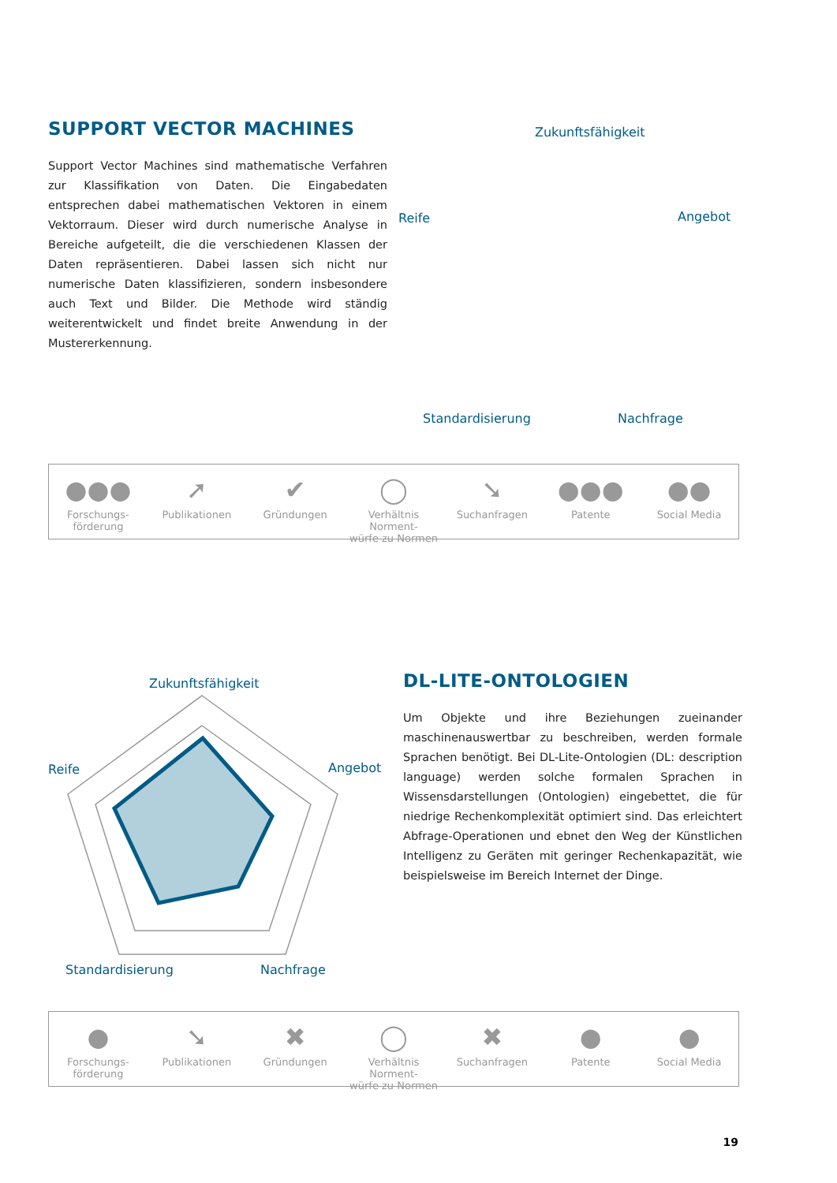SUPPORT VECTOR MACHINES
Support Vector Machines sind mathematische Verfahren zur Klassifikation von Daten. Die Eingabedaten entsprechen dabei mathematischen Vektoren in einem Vektorraum. Dieser wird durch numerische Analyse in Bereiche aufgeteilt, die die verschiedenen Klassen der Daten repräsentieren. Dabei lassen sich nicht nur numerische Daten klassifizieren, sondern insbesondere auch Text und Bilder. Die Methode wird ständig weiterentwickelt und findet breite Anwendung in der Mustererkennung.
Zukunftsfähigkeit
Reife
Angebot
Standardisierung
Nachfrage
●●●
Forschungs-
förderung
➚
Publikationen
✔
Gründungen
◯
Verhältnis Norment-
würfe zu Normen
➘
Suchanfragen
●●●
Patente
●●
Social Media
Zukunftsfähigkeit
Reife
Angebot
Standardisierung
Nachfrage
DL-LITE-ONTOLOGIEN
Um Objekte und ihre Beziehungen zueinander maschinenauswertbar zu beschreiben, werden formale Sprachen benötigt. Bei DL-Lite-Ontologien (DL: description language) werden solche formalen Sprachen in Wissensdarstellungen (Ontologien) eingebettet, die für niedrige Rechenkomplexität optimiert sind. Das erleichtert Abfrage-Operationen und ebnet den Weg der Künstlichen Intelligenz zu Geräten mit geringer Rechenkapazität, wie beispielsweise im Bereich Internet der Dinge.
●
Forschungs-
förderung
➘
Publikationen
✖
Gründungen
◯
Verhältnis Norment-
würfe zu Normen
✖
Suchanfragen
●
Patente
●
Social Media
19